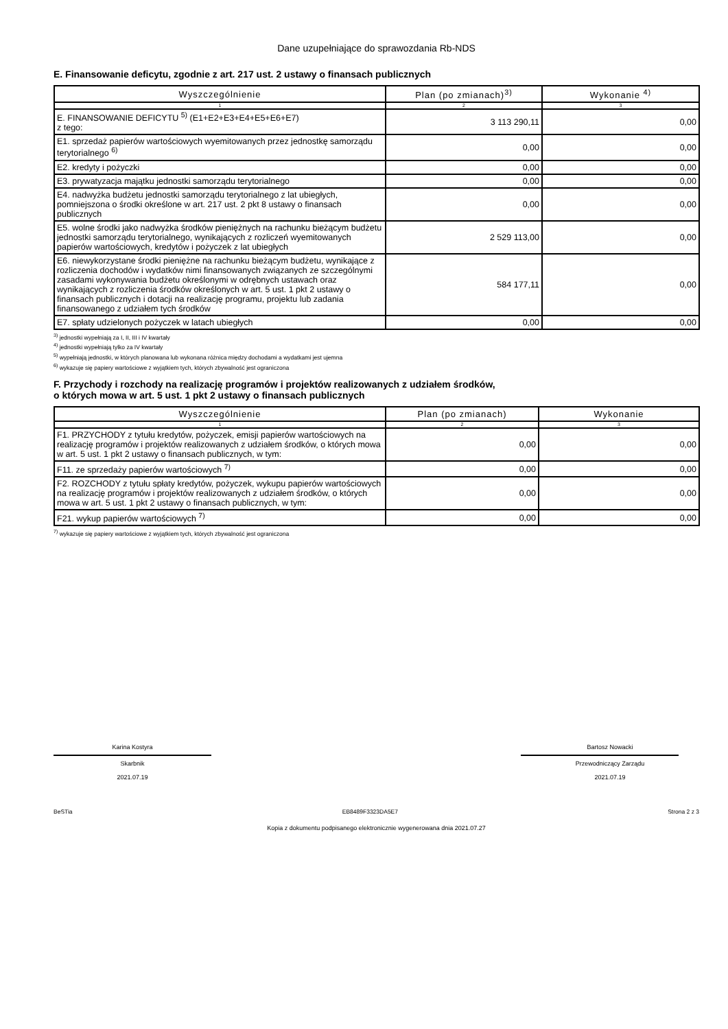Dane uzupełniające do sprawozdania Rb-NDS
E. Finansowanie deficytu, zgodnie z art. 217 ust. 2 ustawy o finansach publicznych
| Wyszczególnienie | Plan (po zmianach)<sup>3)</sup> | Wykonanie <sup>4)</sup> |
| --- | --- | --- |
| 1 | 2 | 3 |
| E. FINANSOWANIE DEFICYTU <sup>5)</sup> (E1+E2+E3+E4+E5+E6+E7) z tego: | 3 113 290,11 | 0,00 |
| E1. sprzedaż papierów wartościowych wyemitowanych przez jednostkę samorządu terytorialnego <sup>6)</sup> | 0,00 | 0,00 |
| E2. kredyty i pożyczki | 0,00 | 0,00 |
| E3. prywatyzacja majątku jednostki samorządu terytorialnego | 0,00 | 0,00 |
| E4. nadwyżka budżetu jednostki samorządu terytorialnego z lat ubiegłych, pomniejszona o środki określone w art. 217 ust. 2 pkt 8 ustawy o finansach publicznych | 0,00 | 0,00 |
| E5. wolne środki jako nadwyżka środków pieniężnych na rachunku bieżącym budżetu jednostki samorządu terytorialnego, wynikających z rozliczeń wyemitowanych papierów wartościowych, kredytów i pożyczek z lat ubiegłych | 2 529 113,00 | 0,00 |
| E6. niewykorzystane środki pieniężne na rachunku bieżącym budżetu, wynikające z rozliczenia dochodów i wydatków nimi finansowanych związanych ze szczególnymi zasadami wykonywania budżetu określonymi w odrębnych ustawach oraz wynikających z rozliczenia środków określonych w art. 5 ust. 1 pkt 2 ustawy o finansach publicznych i dotacji na realizację programu, projektu lub zadania finansowanego z udziałem tych środków | 584 177,11 | 0,00 |
| E7. spłaty udzielonych pożyczek w latach ubiegłych | 0,00 | 0,00 |
<sup>3)</sup> jednostki wypełniają za I, II, III i IV kwartały
<sup>4)</sup> jednostki wypełniają tylko za IV kwartały
<sup>5)</sup> wypełniają jednostki, w których planowana lub wykonana różnica między dochodami a wydatkami jest ujemna
<sup>6)</sup> wykazuje się papiery wartościowe z wyjątkiem tych, których zbywalność jest ograniczona
F. Przychody i rozchody na realizację programów i projektów realizowanych z udziałem środków,
o których mowa w art. 5 ust. 1 pkt 2 ustawy o finansach publicznych
| Wyszczególnienie | Plan (po zmianach) | Wykonanie |
| --- | --- | --- |
| 1 | 2 | 3 |
| F1. PRZYCHODY z tytułu kredytów, pożyczek, emisji papierów wartościowych na realizację programów i projektów realizowanych z udziałem środków, o których mowa w art. 5 ust. 1 pkt 2 ustawy o finansach publicznych, w tym: | 0,00 | 0,00 |
| F11. ze sprzedaży papierów wartościowych <sup>7)</sup> | 0,00 | 0,00 |
| F2. ROZCHODY z tytułu spłaty kredytów, pożyczek, wykupu papierów wartościowych na realizację programów i projektów realizowanych z udziałem środków, o których mowa w art. 5 ust. 1 pkt 2 ustawy o finansach publicznych, w tym: | 0,00 | 0,00 |
| F21. wykup papierów wartościowych <sup>7)</sup> | 0,00 | 0,00 |
<sup>7)</sup> wykazuje się papiery wartościowe z wyjątkiem tych, których zbywalność jest ograniczona
Karina Kostyra
Skarbnik
2021.07.19
Bartosz Nowacki
Przewodniczący Zarządu
2021.07.19
BeSTia EB8489F3323DA5E7 Strona 2 z 3
Kopia z dokumentu podpisanego elektronicznie wygenerowana dnia 2021.07.27